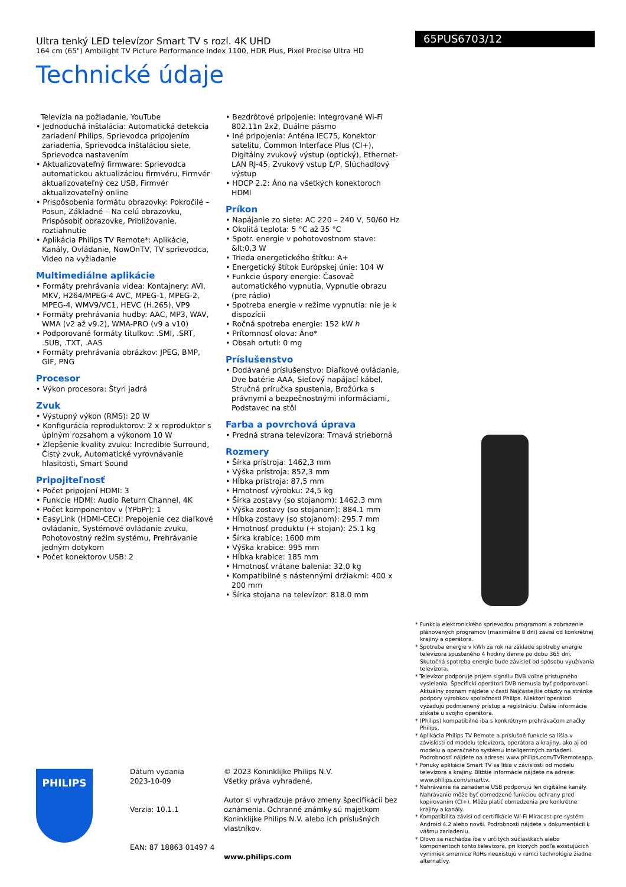Ultra tenký LED televízor Smart TV s rozl. 4K UHD
164 cm (65") Ambilight TV Picture Performance Index 1100, HDR Plus, Pixel Precise Ultra HD
Technické údaje
65PUS6703/12
Televízia na požiadanie, YouTube
• Jednoduchá inštalácia: Automatická detekcia zariadení Philips, Sprievodca pripojením zariadenia, Sprievodca inštaláciou siete, Sprievodca nastavením
• Aktualizovateľný firmware: Sprievodca automatickou aktualizáciou firmvéru, Firmvér aktualizovateľný cez USB, Firmvér aktualizovateľný online
• Prispôsobenia formátu obrazovky: Pokročilé – Posun, Základné – Na celú obrazovku, Prispôsobiť obrazovke, Približovanie, roztiahnutie
• Aplikácia Philips TV Remote*: Aplikácie, Kanály, Ovládanie, NowOnTV, TV sprievodca, Video na vyžiadanie
Multimediálne aplikácie
• Formáty prehrávania videa: Kontajnery: AVI, MKV, H264/MPEG-4 AVC, MPEG-1, MPEG-2, MPEG-4, WMV9/VC1, HEVC (H.265), VP9
• Formáty prehrávania hudby: AAC, MP3, WAV, WMA (v2 až v9.2), WMA-PRO (v9 a v10)
• Podporované formáty titulkov: .SMI, .SRT, .SUB, .TXT, .AAS
• Formáty prehrávania obrázkov: JPEG, BMP, GIF, PNG
Procesor
• Výkon procesora: Štyri jadrá
Zvuk
• Výstupný výkon (RMS): 20 W
• Konfigurácia reproduktorov: 2 x reproduktor s úplným rozsahom a výkonom 10 W
• Zlepšenie kvality zvuku: Incredible Surround, Čistý zvuk, Automatické vyrovnávanie hlasitosti, Smart Sound
Pripojiteľnosť
• Počet pripojení HDMI: 3
• Funkcie HDMI: Audio Return Channel, 4K
• Počet komponentov v (YPbPr): 1
• EasyLink (HDMI-CEC): Prepojenie cez diaľkové ovládanie, Systémové ovládanie zvuku, Pohotovostný režim systému, Prehrávanie jedným dotykom
• Počet konektorov USB: 2
• Bezdrôtové pripojenie: Integrované Wi-Fi 802.11n 2x2, Duálne pásmo
• Iné pripojenia: Anténa IEC75, Konektor satelitu, Common Interface Plus (CI+), Digitálny zvukový výstup (optický), Ethernet-LAN RJ-45, Zvukový vstup Ľ/P, Slúchadlový výstup
• HDCP 2.2: Áno na všetkých konektoroch HDMI
Príkon
• Napájanie zo siete: AC 220 – 240 V, 50/60 Hz
• Okolitá teplota: 5 °C až 35 °C
• Spotr. energie v pohotovostnom stave: &lt;0,3 W
• Trieda energetického štítku: A+
• Energetický štítok Európskej únie: 104 W
• Funkcie úspory energie: Časovač automatického vypnutia, Vypnutie obrazu (pre rádio)
• Spotreba energie v režime vypnutia: nie je k dispozícii
• Ročná spotreba energie: 152 kW ℎ
• Prítomnosť olova: Áno*
• Obsah ortuti: 0 mg
Príslušenstvo
• Dodávané príslušenstvo: Diaľkové ovládanie, Dve batérie AAA, Sieťový napájací kábel, Stručná príručka spustenia, Brožúrka s právnymi a bezpečnostnými informáciami, Podstavec na stôl
Farba a povrchová úprava
• Predná strana televízora: Tmavá strieborná
Rozmery
• Šírka prístroja: 1462,3 mm
• Výška prístroja: 852,3 mm
• Hĺbka prístroja: 87,5 mm
• Hmotnosť výrobku: 24,5 kg
• Šírka zostavy (so stojanom): 1462.3 mm
• Výška zostavy (so stojanom): 884.1 mm
• Hĺbka zostavy (so stojanom): 295.7 mm
• Hmotnosť produktu (+ stojan): 25.1 kg
• Šírka krabice: 1600 mm
• Výška krabice: 995 mm
• Hĺbka krabice: 185 mm
• Hmotnosť vrátane balenia: 32,0 kg
• Kompatibilné s nástennými držiakmi: 400 x 200 mm
• Šírka stojana na televízor: 818.0 mm
* Funkcia elektronického sprievodcu programom a zobrazenie plánovaných programov (maximálne 8 dní) závisí od konkrétnej krajiny a operátora.
* Spotreba energie v kWh za rok na základe spotreby energie televízora spusteného 4 hodiny denne po dobu 365 dní. Skutočná spotreba energie bude závisieť od spôsobu využívania televízora.
* Televízor podporuje príjem signálu DVB voľne prístupného vysielania. Špecifickí operátori DVB nemusia byť podporovaní. Aktuálny zoznam nájdete v časti Najčastejšie otázky na stránke podpory výrobkov spoločnosti Philips. Niektorí operátori vyžadujú podmienený prístup a registráciu. Ďalšie informácie získate u svojho operátora.
* (Philips) kompatibilné iba s konkrétnym prehrávačom značky Philips.
* Aplikácia Philips TV Remote a príslušné funkcie sa líšia v závislosti od modelu televízora, operátora a krajiny, ako aj od modelu a operačného systému inteligentných zariadení. Podrobnosti nájdete na adrese: www.philips.com/TVRemoteapp.
* Ponuky aplikácie Smart TV sa líšia v závislosti od modelu televízora a krajiny. Bližšie informácie nájdete na adrese: www.philips.com/smarttv.
* Nahrávanie na zariadenie USB podporujú len digitálne kanály. Nahrávanie môže byť obmedzené funkciou ochrany pred kopírovaním (CI+). Môžu platiť obmedzenia pre konkrétne krajiny a kanály.
* Kompatibilita závisí od certifikácie Wi-Fi Miracast pre systém Android 4.2 alebo novší. Podrobnosti nájdete v dokumentácii k vášmu zariadeniu.
* Olovo sa nachádza iba v určitých súčiastkach alebo komponentoch tohto televízora, pri ktorých podľa existujúcich výnimiek smernice RoHs neexistujú v rámci technológie žiadne alternatívy.
PHILIPS
Dátum vydania
2023-10-09
Verzia: 10.1.1
EAN: 87 18863 01497 4
© 2023 Koninklijke Philips N.V.
Všetky práva vyhradené.
Autor si vyhradzuje právo zmeny špecifikácií bez oznámenia. Ochranné známky sú majetkom Koninklijke Philips N.V. alebo ich príslušných vlastníkov.
www.philips.com